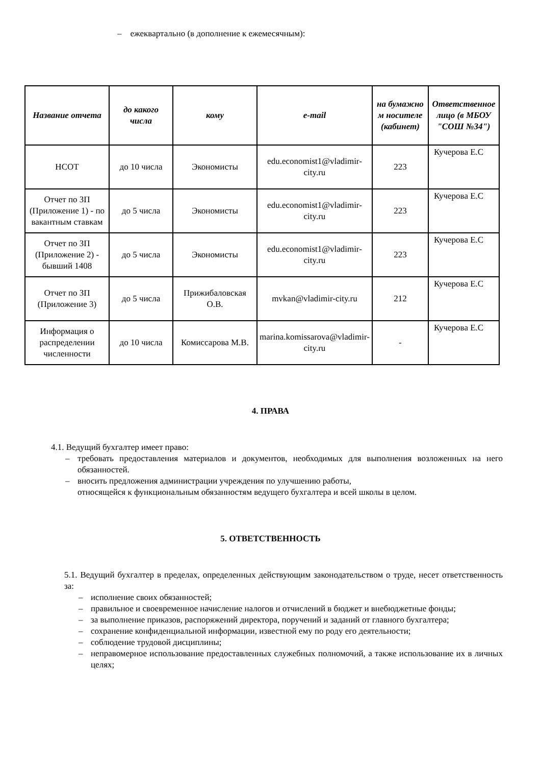– ежеквартально (в дополнение к ежемесячным):
| Название отчета | до какого числа | кому | e-mail | на бумажно м носителе (кабинет) | Ответственное лицо (в МБОУ "СОШ №34") |
| --- | --- | --- | --- | --- | --- |
| НСОТ | до 10 числа | Экономисты | edu.economist1@vladimir-city.ru | 223 | Кучерова Е.С |
| Отчет по ЗП (Приложение 1) - по вакантным ставкам | до 5 числа | Экономисты | edu.economist1@vladimir-city.ru | 223 | Кучерова Е.С |
| Отчет по ЗП (Приложение 2) - бывший 1408 | до 5 числа | Экономисты | edu.economist1@vladimir-city.ru | 223 | Кучерова Е.С |
| Отчет по ЗП (Приложение 3) | до 5 числа | Прижибаловская О.В. | mvkan@vladimir-city.ru | 212 | Кучерова Е.С |
| Информация о распределении численности | до 10 числа | Комиссарова М.В. | marina.komissarova@vladimir-city.ru | - | Кучерова Е.С |
4. ПРАВА
4.1. Ведущий бухгалтер имеет право:
– требовать предоставления материалов и документов, необходимых для выполнения возложенных на него обязанностей.
– вносить предложения администрации учреждения по улучшению работы,
относящейся к функциональным обязанностям ведущего бухгалтера и всей школы в целом.
5. ОТВЕТСТВЕННОСТЬ
5.1. Ведущий бухгалтер в пределах, определенных действующим законодательством о труде, несет ответственность за:
– исполнение своих обязанностей;
– правильное и своевременное начисление налогов и отчислений в бюджет и внебюджетные фонды;
– за выполнение приказов, распоряжений директора, поручений и заданий от главного бухгалтера;
– сохранение конфиденциальной информации, известной ему по роду его деятельности;
– соблюдение трудовой дисциплины;
– неправомерное использование предоставленных служебных полномочий, а также использование их в личных целях;